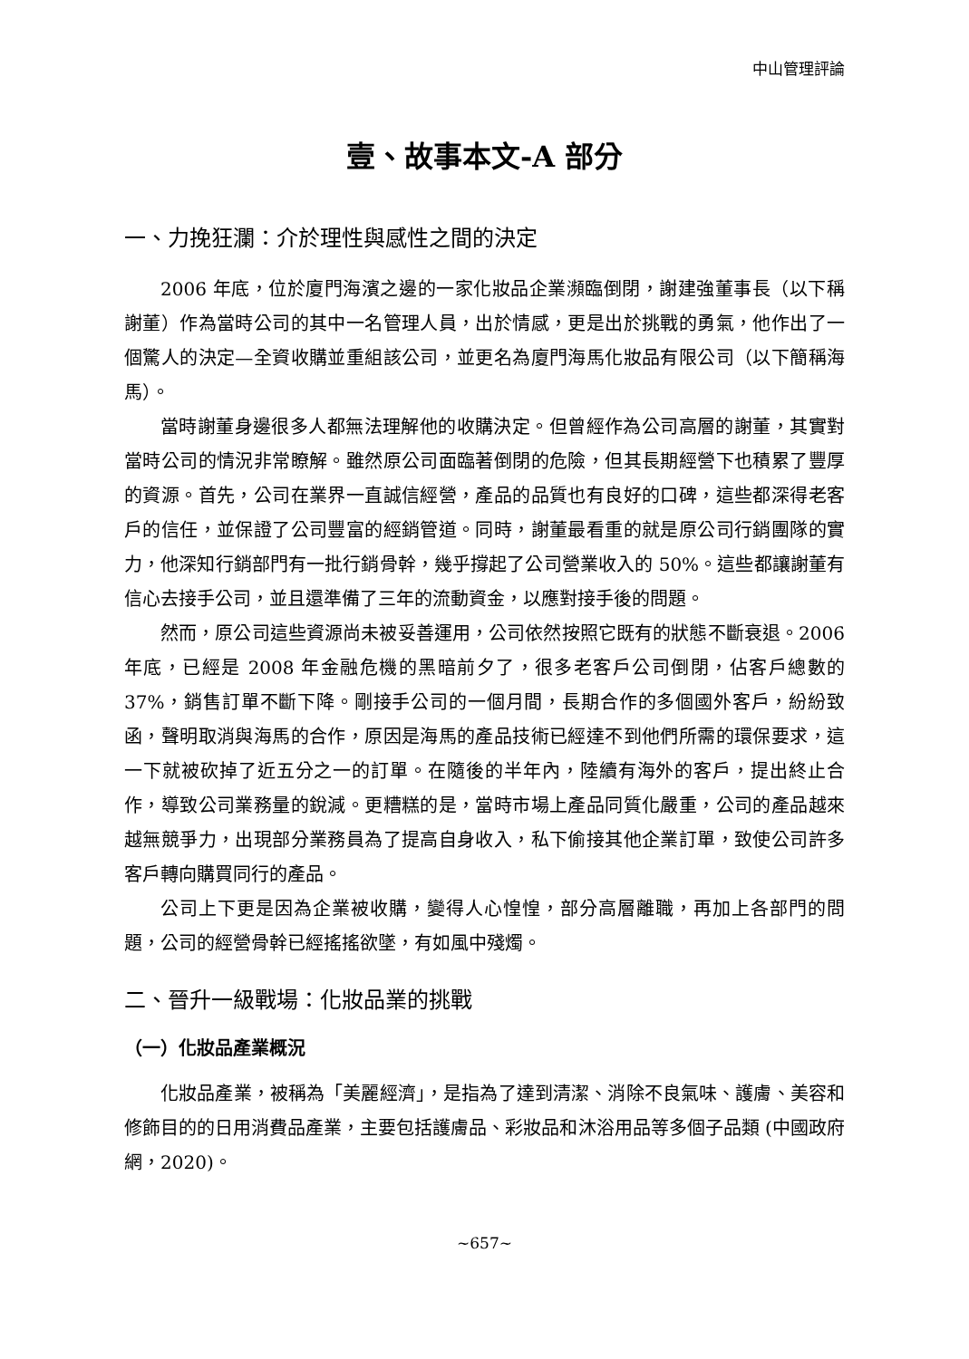中山管理評論
壹、故事本文-A 部分
一、力挽狂瀾：介於理性與感性之間的決定
2006 年底，位於廈門海濱之邊的一家化妝品企業瀕臨倒閉，謝建強董事長（以下稱謝董）作為當時公司的其中一名管理人員，出於情感，更是出於挑戰的勇氣，他作出了一個驚人的決定—全資收購並重組該公司，並更名為廈門海馬化妝品有限公司（以下簡稱海馬）。
當時謝董身邊很多人都無法理解他的收購決定。但曾經作為公司高層的謝董，其實對當時公司的情況非常瞭解。雖然原公司面臨著倒閉的危險，但其長期經營下也積累了豐厚的資源。首先，公司在業界一直誠信經營，產品的品質也有良好的口碑，這些都深得老客戶的信任，並保證了公司豐富的經銷管道。同時，謝董最看重的就是原公司行銷團隊的實力，他深知行銷部門有一批行銷骨幹，幾乎撐起了公司營業收入的 50%。這些都讓謝董有信心去接手公司，並且還準備了三年的流動資金，以應對接手後的問題。
然而，原公司這些資源尚未被妥善運用，公司依然按照它既有的狀態不斷衰退。2006 年底，已經是 2008 年金融危機的黑暗前夕了，很多老客戶公司倒閉，佔客戶總數的 37%，銷售訂單不斷下降。剛接手公司的一個月間，長期合作的多個國外客戶，紛紛致函，聲明取消與海馬的合作，原因是海馬的產品技術已經達不到他們所需的環保要求，這一下就被砍掉了近五分之一的訂單。在隨後的半年內，陸續有海外的客戶，提出終止合作，導致公司業務量的銳減。更糟糕的是，當時市場上產品同質化嚴重，公司的產品越來越無競爭力，出現部分業務員為了提高自身收入，私下偷接其他企業訂單，致使公司許多客戶轉向購買同行的產品。
公司上下更是因為企業被收購，變得人心惶惶，部分高層離職，再加上各部門的問題，公司的經營骨幹已經搖搖欲墜，有如風中殘燭。
二、晉升一級戰場：化妝品業的挑戰
（一）化妝品產業概況
化妝品產業，被稱為「美麗經濟」，是指為了達到清潔、消除不良氣味、護膚、美容和修飾目的的日用消費品產業，主要包括護膚品、彩妝品和沐浴用品等多個子品類 (中國政府網，2020)。
~657~